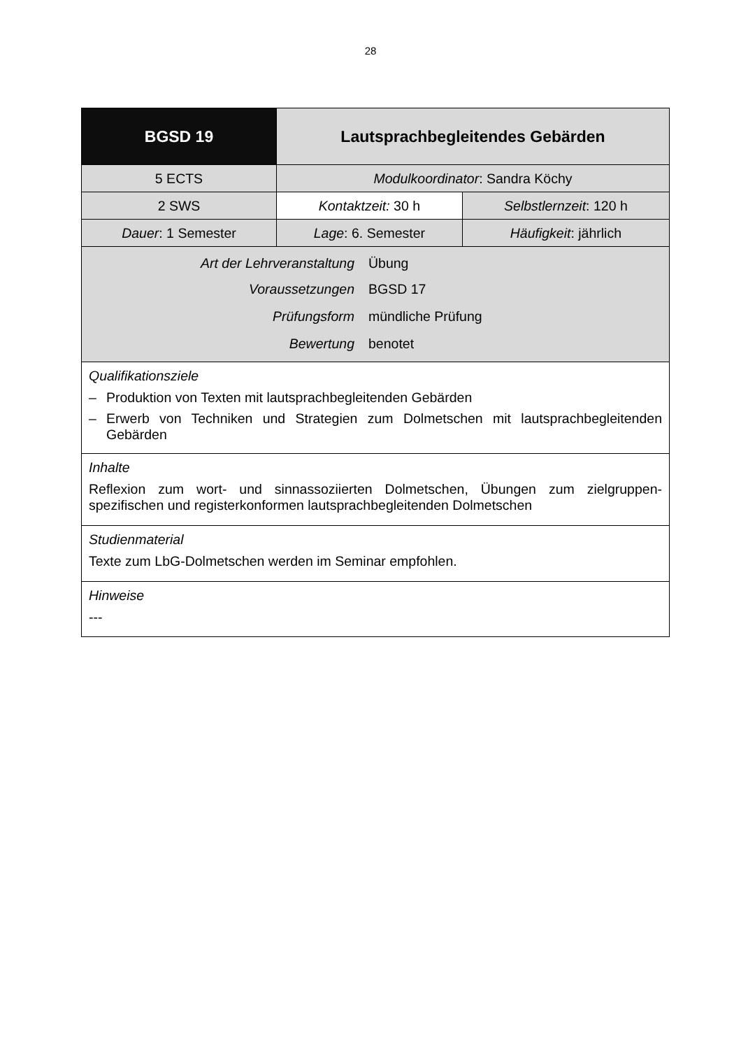28
| BGSD 19 | Lautsprachbegleitendes Gebärden | |
| 5 ECTS | Modulkoordinator : Sandra Köchy | |
| 2 SWS | Kontaktzeit: 30 h | Selbstlernzeit : 120 h |
| Dauer : 1 Semester | Lage : 6. Semester | Häufigkeit : jährlich |
| / Art der Lehrveranstaltung / Übung / / Voraussetzungen / BGSD 17 / / Prüfungsform / mündliche Prüfung / / Bewertung / benotet / | | |
| Qualifikationsziele – Produktion von Texten mit lautsprachbegleitenden Gebärden – Erwerb von Techniken und Strategien zum Dolmetschen mit lautsprachbegleitenden Gebärden | | |
| Inhalte Reflexion zum wort- und sinnassoziierten Dolmetschen, Übungen zum zielgruppen-spezifischen und registerkonformen lautsprachbegleitenden Dolmetschen | | |
| Studienmaterial Texte zum LbG-Dolmetschen werden im Seminar empfohlen. | | |
| Hinweise --- | | |